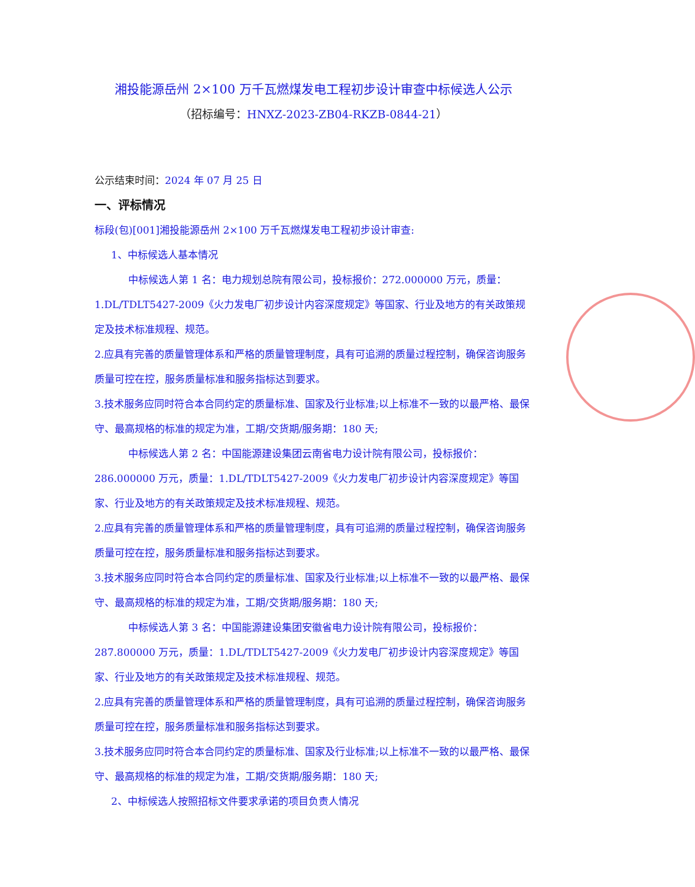湘投能源岳州 2×100 万千瓦燃煤发电工程初步设计审查中标候选人公示
（招标编号：HNXZ-2023-ZB04-RKZB-0844-21）
公示结束时间：2024 年 07 月 25 日
一、评标情况
标段(包)[001]湘投能源岳州 2×100 万千瓦燃煤发电工程初步设计审查:
1、中标候选人基本情况
中标候选人第 1 名：电力规划总院有限公司，投标报价：272.000000 万元，质量：
1.DL/TDLT5427-2009《火力发电厂初步设计内容深度规定》等国家、行业及地方的有关政策规定及技术标准规程、规范。
2.应具有完善的质量管理体系和严格的质量管理制度，具有可追溯的质量过程控制，确保咨询服务质量可控在控，服务质量标准和服务指标达到要求。
3.技术服务应同时符合本合同约定的质量标准、国家及行业标准;以上标准不一致的以最严格、最保守、最高规格的标准的规定为准，工期/交货期/服务期：180 天;
中标候选人第 2 名：中国能源建设集团云南省电力设计院有限公司，投标报价：
286.000000 万元，质量：1.DL/TDLT5427-2009《火力发电厂初步设计内容深度规定》等国家、行业及地方的有关政策规定及技术标准规程、规范。
2.应具有完善的质量管理体系和严格的质量管理制度，具有可追溯的质量过程控制，确保咨询服务质量可控在控，服务质量标准和服务指标达到要求。
3.技术服务应同时符合本合同约定的质量标准、国家及行业标准;以上标准不一致的以最严格、最保守、最高规格的标准的规定为准，工期/交货期/服务期：180 天;
中标候选人第 3 名：中国能源建设集团安徽省电力设计院有限公司，投标报价：
287.800000 万元，质量：1.DL/TDLT5427-2009《火力发电厂初步设计内容深度规定》等国家、行业及地方的有关政策规定及技术标准规程、规范。
2.应具有完善的质量管理体系和严格的质量管理制度，具有可追溯的质量过程控制，确保咨询服务质量可控在控，服务质量标准和服务指标达到要求。
3.技术服务应同时符合本合同约定的质量标准、国家及行业标准;以上标准不一致的以最严格、最保守、最高规格的标准的规定为准，工期/交货期/服务期：180 天;
2、中标候选人按照招标文件要求承诺的项目负责人情况